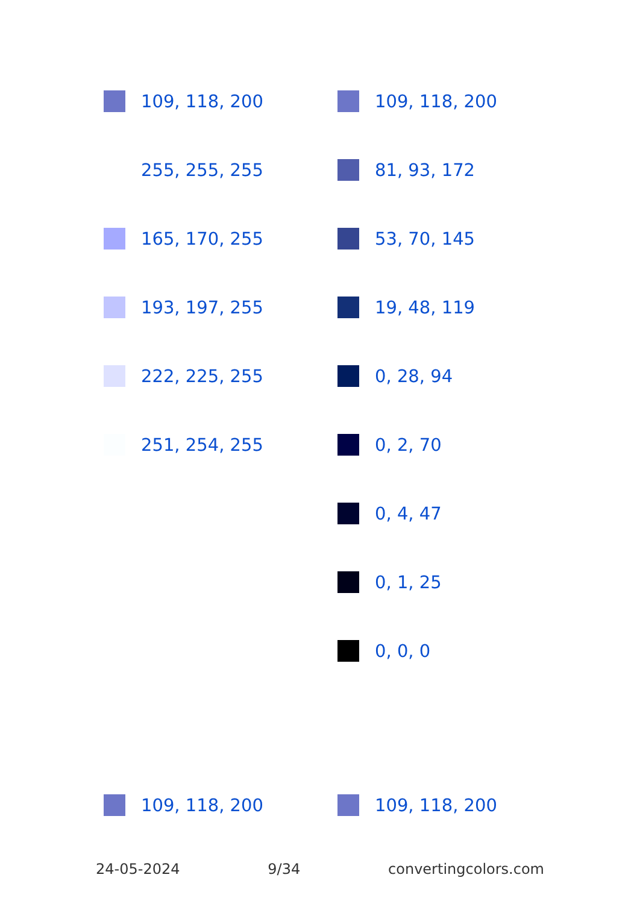109, 118, 200
255, 255, 255
165, 170, 255
193, 197, 255
222, 225, 255
251, 254, 255
109, 118, 200
81, 93, 172
53, 70, 145
19, 48, 119
0, 28, 94
0, 2, 70
0, 4, 47
0, 1, 25
0, 0, 0
109, 118, 200 109, 118, 200
24-05-2024 9/34 convertingcolors.com